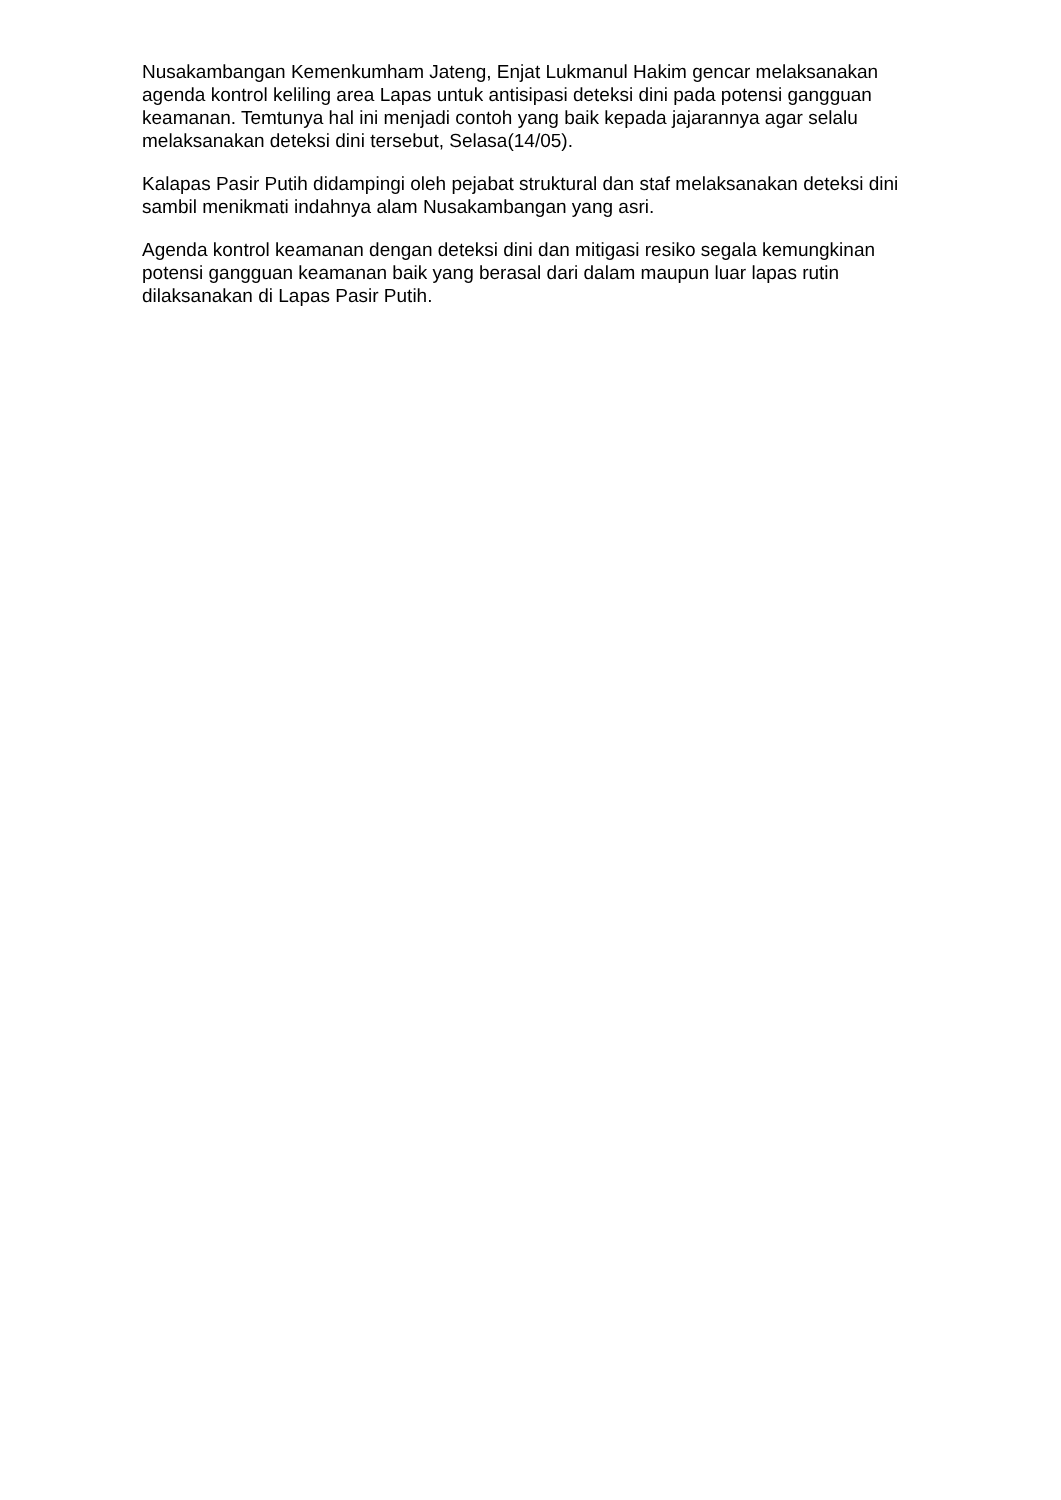Nusakambangan Kemenkumham Jateng, Enjat Lukmanul Hakim gencar melaksanakan agenda kontrol keliling area Lapas untuk antisipasi deteksi dini pada potensi gangguan keamanan. Temtunya hal ini menjadi contoh yang baik kepada jajarannya agar selalu melaksanakan deteksi dini tersebut, Selasa(14/05).
Kalapas Pasir Putih didampingi oleh pejabat struktural dan staf melaksanakan deteksi dini sambil menikmati indahnya alam Nusakambangan yang asri.
Agenda kontrol keamanan dengan deteksi dini dan mitigasi resiko segala kemungkinan potensi gangguan keamanan baik yang berasal dari dalam maupun luar lapas rutin dilaksanakan di Lapas Pasir Putih.